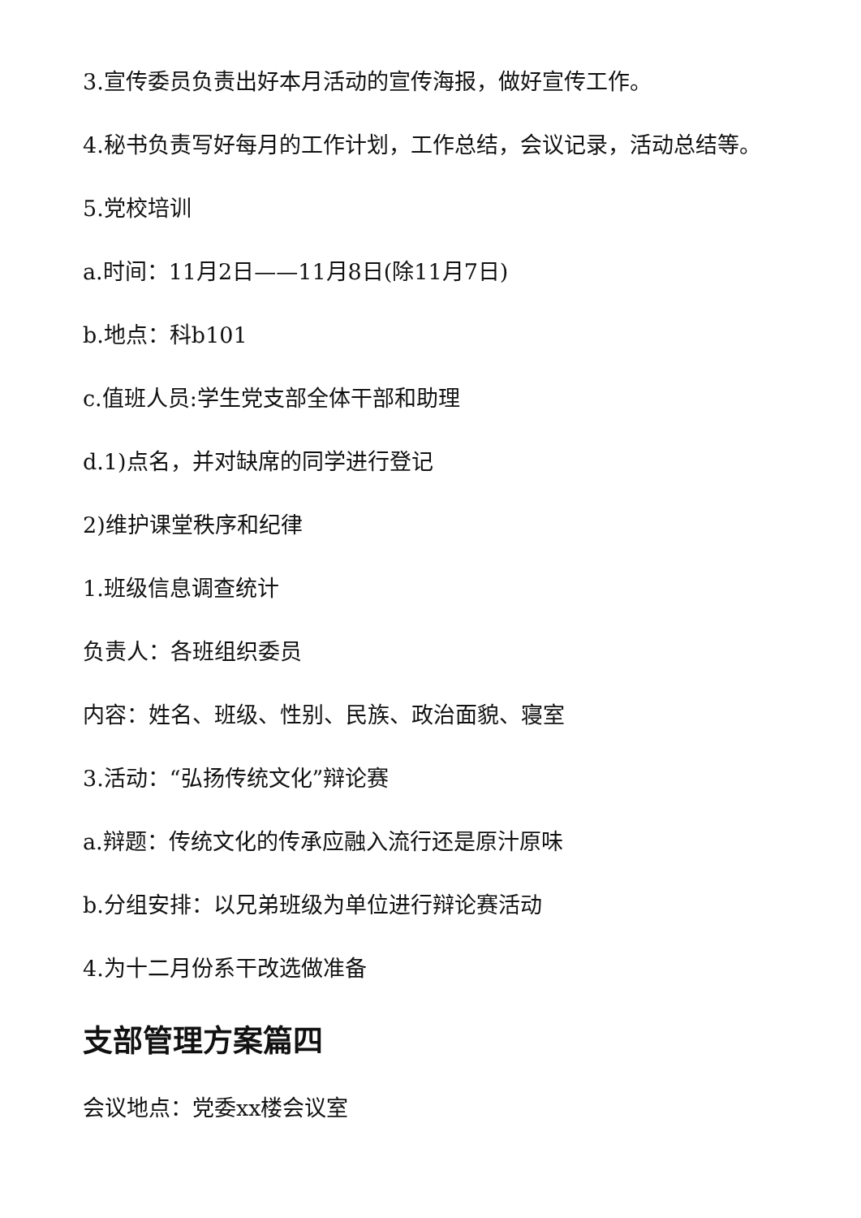3.宣传委员负责出好本月活动的宣传海报，做好宣传工作。
4.秘书负责写好每月的工作计划，工作总结，会议记录，活动总结等。
5.党校培训
a.时间：11月2日——11月8日(除11月7日)
b.地点：科b101
c.值班人员:学生党支部全体干部和助理
d.1)点名，并对缺席的同学进行登记
2)维护课堂秩序和纪律
1.班级信息调查统计
负责人：各班组织委员
内容：姓名、班级、性别、民族、政治面貌、寝室
3.活动：“弘扬传统文化”辩论赛
a.辩题：传统文化的传承应融入流行还是原汁原味
b.分组安排：以兄弟班级为单位进行辩论赛活动
4.为十二月份系干改选做准备
支部管理方案篇四
会议地点：党委xx楼会议室